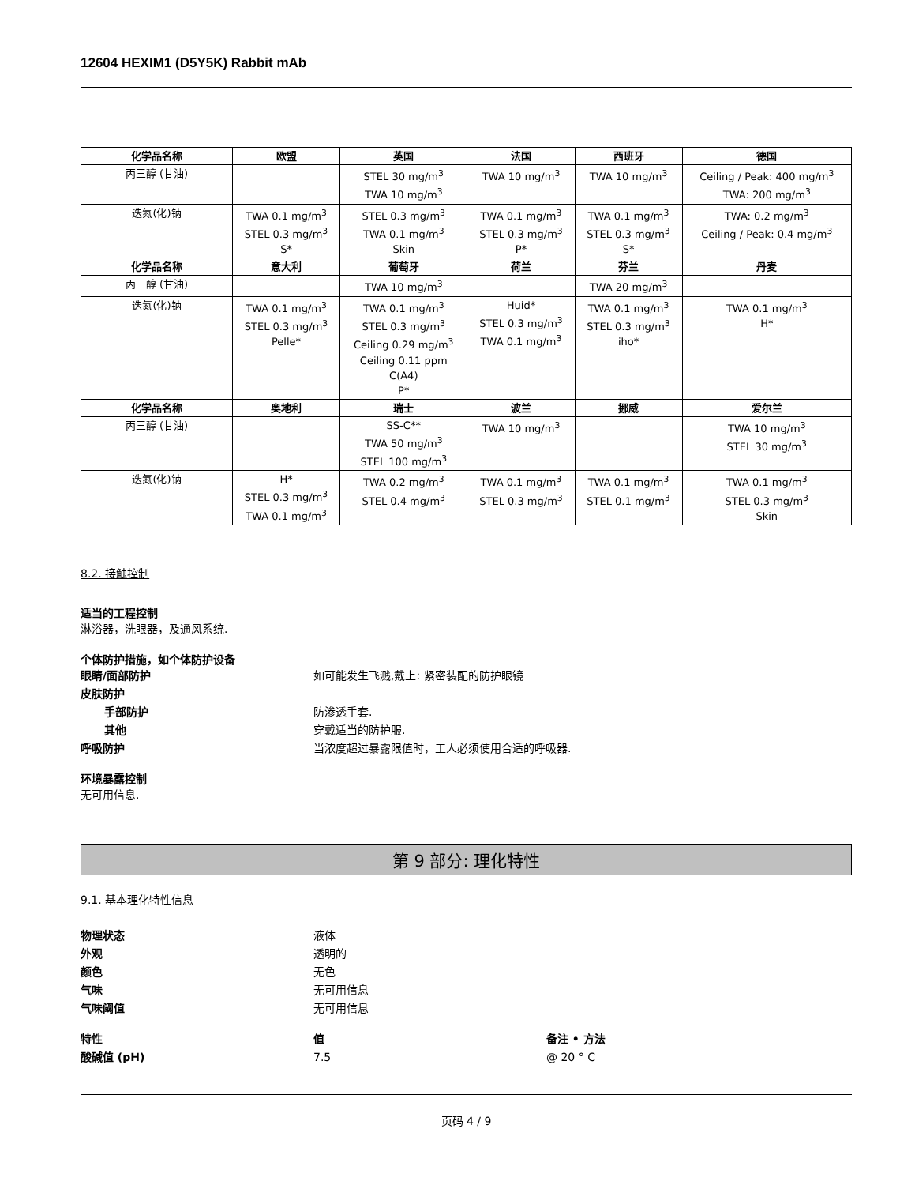12604 HEXIM1 (D5Y5K) Rabbit mAb
| 化学品名称 | 欧盟 | 英国 | 法国 | 西班牙 | 德国 |
| --- | --- | --- | --- | --- | --- |
| 丙三醇 (甘油) | | STEL 30 mg/m<sup>3</sup> TWA 10 mg/m<sup>3</sup> | TWA 10 mg/m<sup>3</sup> | TWA 10 mg/m<sup>3</sup> | Ceiling / Peak: 400 mg/m<sup>3</sup> TWA: 200 mg/m<sup>3</sup> |
| 迭氮(化)钠 | TWA 0.1 mg/m<sup>3</sup> STEL 0.3 mg/m<sup>3</sup> S* | STEL 0.3 mg/m<sup>3</sup> TWA 0.1 mg/m<sup>3</sup> Skin | TWA 0.1 mg/m<sup>3</sup> STEL 0.3 mg/m<sup>3</sup> P* | TWA 0.1 mg/m<sup>3</sup> STEL 0.3 mg/m<sup>3</sup> S* | TWA: 0.2 mg/m<sup>3</sup> Ceiling / Peak: 0.4 mg/m<sup>3</sup> |
| 化学品名称 | 意大利 | 葡萄牙 | 荷兰 | 芬兰 | 丹麦 |
| 丙三醇 (甘油) | | TWA 10 mg/m<sup>3</sup> | | TWA 20 mg/m<sup>3</sup> | |
| 迭氮(化)钠 | TWA 0.1 mg/m<sup>3</sup> STEL 0.3 mg/m<sup>3</sup> Pelle* | TWA 0.1 mg/m<sup>3</sup> STEL 0.3 mg/m<sup>3</sup> Ceiling 0.29 mg/m<sup>3</sup> Ceiling 0.11 ppm C(A4) P* | Huid* STEL 0.3 mg/m<sup>3</sup> TWA 0.1 mg/m<sup>3</sup> | TWA 0.1 mg/m<sup>3</sup> STEL 0.3 mg/m<sup>3</sup> iho* | TWA 0.1 mg/m<sup>3</sup> H* |
| 化学品名称 | 奥地利 | 瑞士 | 波兰 | 挪威 | 爱尔兰 |
| 丙三醇 (甘油) | | SS-C** TWA 50 mg/m<sup>3</sup> STEL 100 mg/m<sup>3</sup> | TWA 10 mg/m<sup>3</sup> | | TWA 10 mg/m<sup>3</sup> STEL 30 mg/m<sup>3</sup> |
| 迭氮(化)钠 | H* STEL 0.3 mg/m<sup>3</sup> TWA 0.1 mg/m<sup>3</sup> | TWA 0.2 mg/m<sup>3</sup> STEL 0.4 mg/m<sup>3</sup> | TWA 0.1 mg/m<sup>3</sup> STEL 0.3 mg/m<sup>3</sup> | TWA 0.1 mg/m<sup>3</sup> STEL 0.1 mg/m<sup>3</sup> | TWA 0.1 mg/m<sup>3</sup> STEL 0.3 mg/m<sup>3</sup> Skin |
8.2. 接触控制
适当的工程控制
淋浴器，洗眼器，及通风系统.
个体防护措施，如个体防护设备
眼睛/面部防护 如可能发生飞溅,戴上: 紧密装配的防护眼镜
皮肤防护
手部防护 防渗透手套.
其他 穿戴适当的防护服.
呼吸防护 当浓度超过暴露限值时，工人必须使用合适的呼吸器.
环境暴露控制
无可用信息.
第 9 部分: 理化特性
9.1. 基本理化特性信息
物理状态 液体
外观 透明的
颜色 无色
气味 无可用信息
气味阈值 无可用信息
特性 值 备注 • 方法
酸碱值 (pH) 7.5 @ 20 ° C
页码 4 / 9